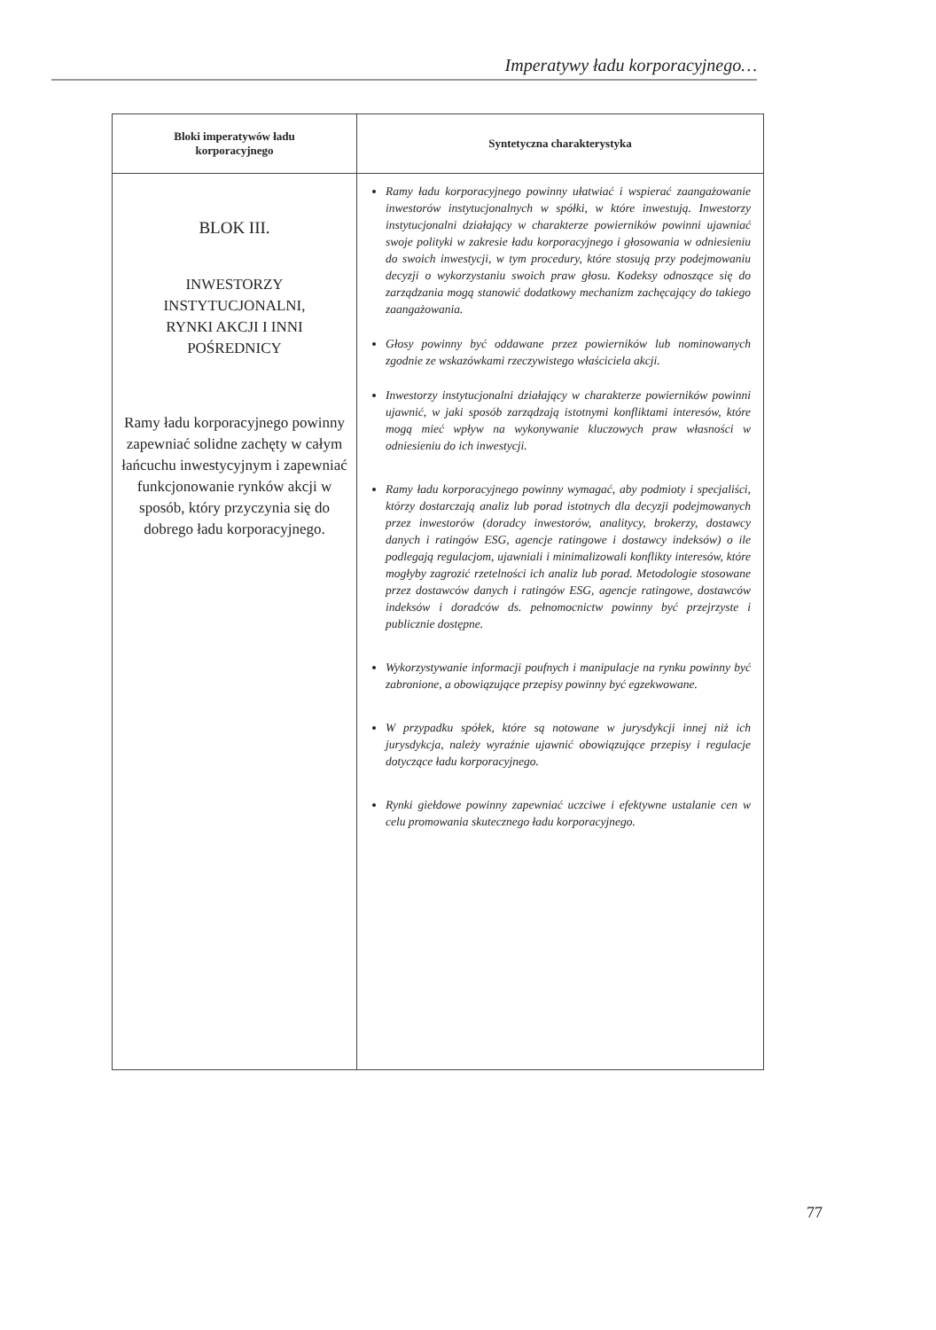Imperatywy ładu korporacyjnego…
| Bloki imperatywów ładu korporacyjnego | Syntetyczna charakterystyka |
| --- | --- |
| BLOK III. INWESTORZY INSTYTUCJONALNI, RYNKI AKCJI I INNI POŚREDNICY Ramy ładu korporacyjnego powinny zapewniać solidne zachęty w całym łańcuchu inwestycyjnym i zapewniać funkcjonowanie rynków akcji w sposób, który przyczynia się do dobrego ładu korporacyjnego. | Ramy ładu korporacyjnego powinny ułatwiać i wspierać zaangażowanie inwestorów instytucjonalnych w spółki, w które inwestują. Inwestorzy instytucjonalni działający w charakterze powierników powinni ujawniać swoje polityki w zakresie ładu korporacyjnego i głosowania w odniesieniu do swoich inwestycji, w tym procedury, które stosują przy podejmowaniu decyzji o wykorzystaniu swoich praw głosu. Kodeksy odnoszące się do zarządzania mogą stanowić dodatkowy mechanizm zachęcający do takiego zaangażowania. Głosy powinny być oddawane przez powierników lub nominowanych zgodnie ze wskazówkami rzeczywistego właściciela akcji. Inwestorzy instytucjonalni działający w charakterze powierników powinni ujawnić, w jaki sposób zarządzają istotnymi konfliktami interesów, które mogą mieć wpływ na wykonywanie kluczowych praw własności w odniesieniu do ich inwestycji. Ramy ładu korporacyjnego powinny wymagać, aby podmioty i specjaliści, którzy dostarczają analiz lub porad istotnych dla decyzji podejmowanych przez inwestorów (doradcy inwestorów, analitycy, brokerzy, dostawcy danych i ratingów ESG, agencje ratingowe i dostawcy indeksów) o ile podlegają regulacjom, ujawniali i minimalizowali konflikty interesów, które mogłyby zagrozić rzetelności ich analiz lub porad. Metodologie stosowane przez dostawców danych i ratingów ESG, agencje ratingowe, dostawców indeksów i doradców ds. pełnomocnictw powinny być przejrzyste i publicznie dostępne. Wykorzystywanie informacji poufnych i manipulacje na rynku powinny być zabronione, a obowiązujące przepisy powinny być egzekwowane. W przypadku spółek, które są notowane w jurysdykcji innej niż ich jurysdykcja, należy wyraźnie ujawnić obowiązujące przepisy i regulacje dotyczące ładu korporacyjnego. Rynki giełdowe powinny zapewniać uczciwe i efektywne ustalanie cen w celu promowania skutecznego ładu korporacyjnego. |
77